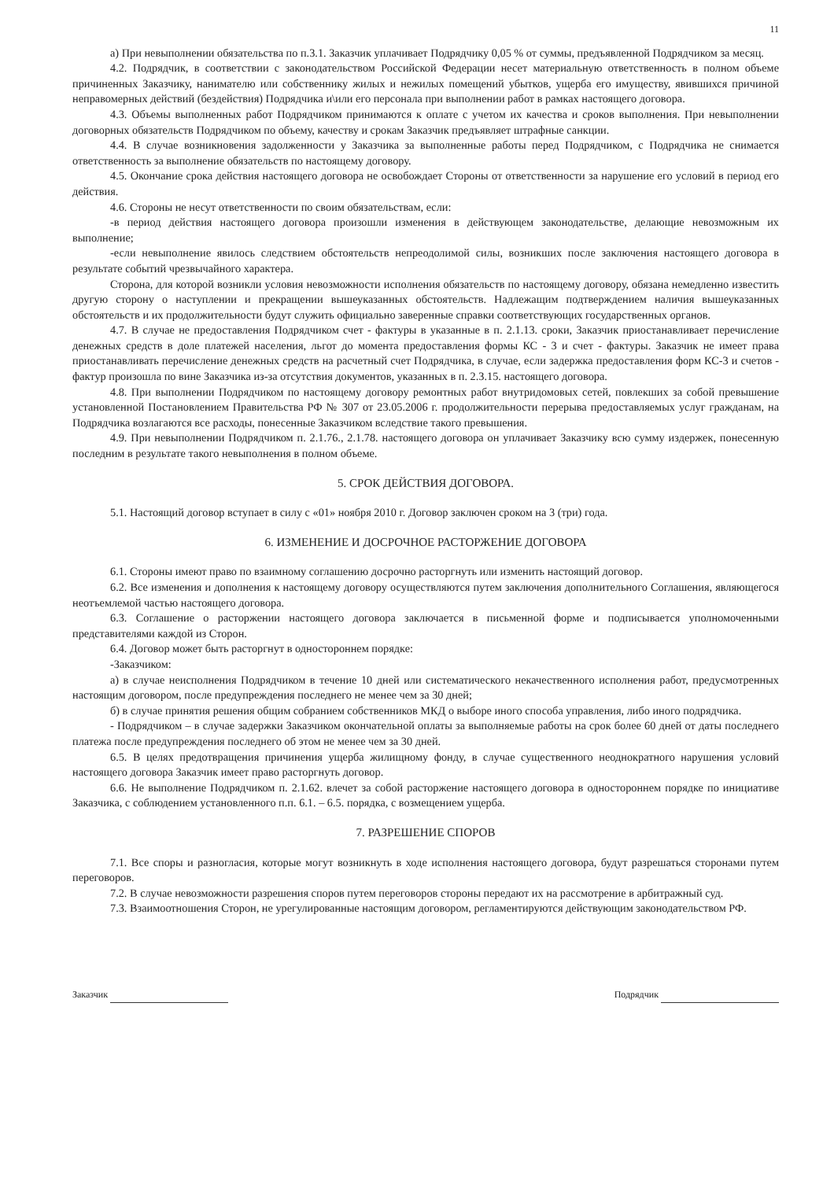11
а) При невыполнении обязательства по п.3.1. Заказчик уплачивает Подрядчику 0,05 % от суммы, предъявленной Подрядчиком за месяц.
4.2. Подрядчик, в соответствии с законодательством Российской Федерации несет материальную ответственность в полном объеме причиненных Заказчику, нанимателю или собственнику жилых и нежилых помещений убытков, ущерба его имуществу, явившихся причиной неправомерных действий (бездействия) Подрядчика и\или его персонала при выполнении работ в рамках настоящего договора.
4.3. Объемы выполненных работ Подрядчиком принимаются к оплате с учетом их качества и сроков выполнения. При невыполнении договорных обязательств Подрядчиком по объему, качеству и срокам Заказчик предъявляет штрафные санкции.
4.4. В случае возникновения задолженности у Заказчика за выполненные работы перед Подрядчиком, с Подрядчика не снимается ответственность за выполнение обязательств по настоящему договору.
4.5. Окончание срока действия настоящего договора не освобождает Стороны от ответственности за нарушение его условий в период его действия.
4.6. Стороны не несут ответственности по своим обязательствам, если:
-в период действия настоящего договора произошли изменения в действующем законодательстве, делающие невозможным их выполнение;
-если невыполнение явилось следствием обстоятельств непреодолимой силы, возникших после заключения настоящего договора в результате событий чрезвычайного характера.
Сторона, для которой возникли условия невозможности исполнения обязательств по настоящему договору, обязана немедленно известить другую сторону о наступлении и прекращении вышеуказанных обстоятельств. Надлежащим подтверждением наличия вышеуказанных обстоятельств и их продолжительности будут служить официально заверенные справки соответствующих государственных органов.
4.7. В случае не предоставления Подрядчиком счет - фактуры в указанные в п. 2.1.13. сроки, Заказчик приостанавливает перечисление денежных средств в доле платежей населения, льгот до момента предоставления формы КС - 3 и счет - фактуры. Заказчик не имеет права приостанавливать перечисление денежных средств на расчетный счет Подрядчика, в случае, если задержка предоставления форм КС-3 и счетов - фактур произошла по вине Заказчика из-за отсутствия документов, указанных в п. 2.3.15. настоящего договора.
4.8. При выполнении Подрядчиком по настоящему договору ремонтных работ внутридомовых сетей, повлекших за собой превышение установленной Постановлением Правительства РФ № 307 от 23.05.2006 г. продолжительности перерыва предоставляемых услуг гражданам, на Подрядчика возлагаются все расходы, понесенные Заказчиком вследствие такого превышения.
4.9. При невыполнении Подрядчиком п. 2.1.76., 2.1.78. настоящего договора он уплачивает Заказчику всю сумму издержек, понесенную последним в результате такого невыполнения в полном объеме.
5. СРОК ДЕЙСТВИЯ ДОГОВОРА.
5.1. Настоящий договор вступает в силу с «01» ноября 2010 г. Договор заключен сроком на 3 (три) года.
6. ИЗМЕНЕНИЕ И ДОСРОЧНОЕ РАСТОРЖЕНИЕ ДОГОВОРА
6.1. Стороны имеют право по взаимному соглашению досрочно расторгнуть или изменить настоящий договор.
6.2. Все изменения и дополнения к настоящему договору осуществляются путем заключения дополнительного Соглашения, являющегося неотъемлемой частью настоящего договора.
6.3. Соглашение о расторжении настоящего договора заключается в письменной форме и подписывается уполномоченными представителями каждой из Сторон.
6.4. Договор может быть расторгнут в одностороннем порядке:
-Заказчиком:
а) в случае неисполнения Подрядчиком в течение 10 дней или систематического некачественного исполнения работ, предусмотренных настоящим договором, после предупреждения последнего не менее чем за 30 дней;
б) в случае принятия решения общим собранием собственников МКД о выборе иного способа управления, либо иного подрядчика.
- Подрядчиком – в случае задержки Заказчиком окончательной оплаты за выполняемые работы на срок более 60 дней от даты последнего платежа после предупреждения последнего об этом не менее чем за 30 дней.
6.5. В целях предотвращения причинения ущерба жилищному фонду, в случае существенного неоднократного нарушения условий настоящего договора Заказчик имеет право расторгнуть договор.
6.6. Не выполнение Подрядчиком п. 2.1.62. влечет за собой расторжение настоящего договора в одностороннем порядке по инициативе Заказчика, с соблюдением установленного п.п. 6.1. – 6.5. порядка, с возмещением ущерба.
7. РАЗРЕШЕНИЕ СПОРОВ
7.1. Все споры и разногласия, которые могут возникнуть в ходе исполнения настоящего договора, будут разрешаться сторонами путем переговоров.
7.2. В случае невозможности разрешения споров путем переговоров стороны передают их на рассмотрение в арбитражный суд.
7.3. Взаимоотношения Сторон, не урегулированные настоящим договором, регламентируются действующим законодательством РФ.
Заказчик Подрядчик